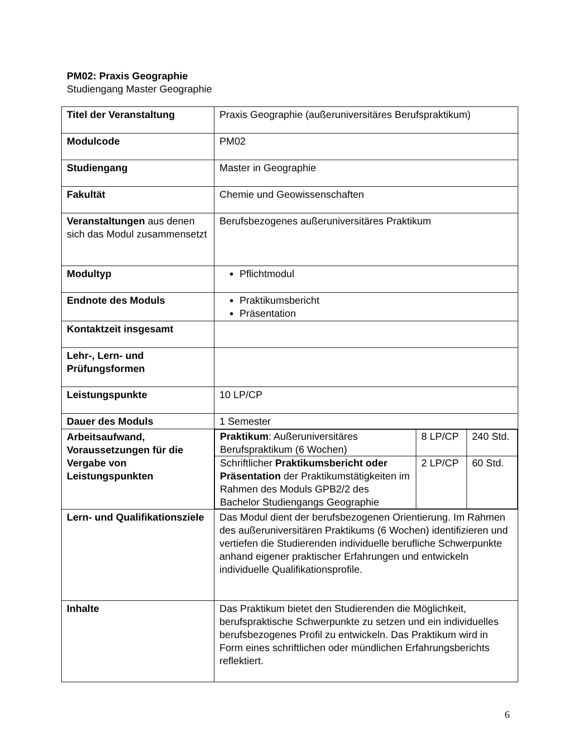PM02: Praxis Geographie
Studiengang Master Geographie
| Titel der Veranstaltung | Praxis Geographie (außeruniversitäres Berufspraktikum) |
| Modulcode | PM02 |
| Studiengang | Master in Geographie |
| Fakultät | Chemie und Geowissenschaften |
| Veranstaltungen aus denen sich das Modul zusammensetzt | Berufsbezogenes außeruniversitäres Praktikum |
| Modultyp | Pflichtmodul |
| Endnote des Moduls | Praktikumsbericht Präsentation |
| Kontaktzeit insgesamt | |
| Lehr-, Lern- und Prüfungsformen | |
| Leistungspunkte | 10 LP/CP |
| Dauer des Moduls | 1 Semester |
| Arbeitsaufwand, Voraussetzungen für die Vergabe von Leistungspunkten | / Praktikum : Außeruniversitäres Berufspraktikum (6 Wochen) / 8 LP/CP / 240 Std. / / Schriftlicher Praktikumsbericht oder Präsentation der Praktikumstätigkeiten im Rahmen des Moduls GPB2/2 des Bachelor Studiengangs Geographie / 2 LP/CP / 60 Std. / |
| Lern- und Qualifikationsziele | Das Modul dient der berufsbezogenen Orientierung. Im Rahmen des außeruniversitären Praktikums (6 Wochen) identifizieren und vertiefen die Studierenden individuelle berufliche Schwerpunkte anhand eigener praktischer Erfahrungen und entwickeln individuelle Qualifikationsprofile. |
| Inhalte | Das Praktikum bietet den Studierenden die Möglichkeit, berufspraktische Schwerpunkte zu setzen und ein individuelles berufsbezogenes Profil zu entwickeln. Das Praktikum wird in Form eines schriftlichen oder mündlichen Erfahrungsberichts reflektiert. |
6